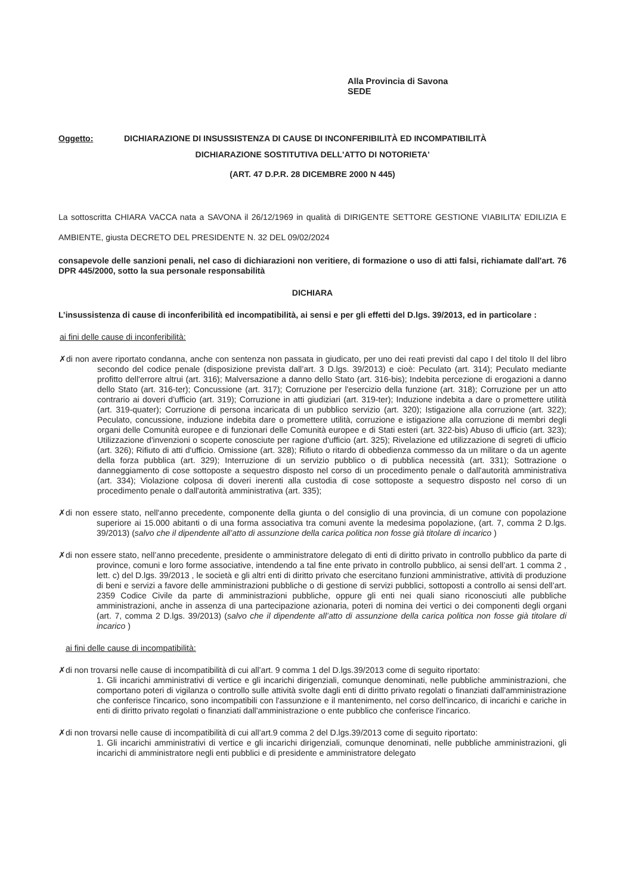Alla Provincia di Savona
SEDE
Oggetto: DICHIARAZIONE DI INSUSSISTENZA DI CAUSE DI INCONFERIBILITÀ ED INCOMPATIBILITÀ
DICHIARAZIONE SOSTITUTIVA DELL'ATTO DI NOTORIETA'
(ART. 47 D.P.R. 28 DICEMBRE 2000 N 445)
La sottoscritta CHIARA VACCA nata a SAVONA il 26/12/1969 in qualità di DIRIGENTE SETTORE GESTIONE VIABILITA’ EDILIZIA E AMBIENTE, giusta DECRETO DEL PRESIDENTE N. 32 DEL 09/02/2024
consapevole delle sanzioni penali, nel caso di dichiarazioni non veritiere, di formazione o uso di atti falsi, richiamate dall'art. 76 DPR 445/2000, sotto la sua personale responsabilità
DICHIARA
L’insussistenza di cause di inconferibilità ed incompatibilità, ai sensi e per gli effetti del D.lgs. 39/2013, ed in particolare :
ai fini delle cause di inconferibilità:
✗di non avere riportato condanna, anche con sentenza non passata in giudicato, per uno dei reati previsti dal capo I del titolo II del libro secondo del codice penale (disposizione prevista dall’art. 3 D.lgs. 39/2013) e cioè: Peculato (art. 314); Peculato mediante profitto dell'errore altrui (art. 316); Malversazione a danno dello Stato (art. 316-bis); Indebita percezione di erogazioni a danno dello Stato (art. 316-ter); Concussione (art. 317); Corruzione per l'esercizio della funzione (art. 318); Corruzione per un atto contrario ai doveri d'ufficio (art. 319); Corruzione in atti giudiziari (art. 319-ter); Induzione indebita a dare o promettere utilità (art. 319-quater); Corruzione di persona incaricata di un pubblico servizio (art. 320); Istigazione alla corruzione (art. 322); Peculato, concussione, induzione indebita dare o promettere utilità, corruzione e istigazione alla corruzione di membri degli organi delle Comunità europee e di funzionari delle Comunità europee e di Stati esteri (art. 322-bis) Abuso di ufficio (art. 323); Utilizzazione d'invenzioni o scoperte conosciute per ragione d'ufficio (art. 325); Rivelazione ed utilizzazione di segreti di ufficio (art. 326); Rifiuto di atti d'ufficio. Omissione (art. 328); Rifiuto o ritardo di obbedienza commesso da un militare o da un agente della forza pubblica (art. 329); Interruzione di un servizio pubblico o di pubblica necessità (art. 331); Sottrazione o danneggiamento di cose sottoposte a sequestro disposto nel corso di un procedimento penale o dall'autorità amministrativa (art. 334); Violazione colposa di doveri inerenti alla custodia di cose sottoposte a sequestro disposto nel corso di un procedimento penale o dall'autorità amministrativa (art. 335);
✗di non essere stato, nell'anno precedente, componente della giunta o del consiglio di una provincia, di un comune con popolazione superiore ai 15.000 abitanti o di una forma associativa tra comuni avente la medesima popolazione, (art. 7, comma 2 D.lgs. 39/2013) (salvo che il dipendente all’atto di assunzione della carica politica non fosse già titolare di incarico )
✗di non essere stato, nell’anno precedente, presidente o amministratore delegato di enti di diritto privato in controllo pubblico da parte di province, comuni e loro forme associative, intendendo a tal fine ente privato in controllo pubblico, ai sensi dell’art. 1 comma 2 , lett. c) del D.lgs. 39/2013 , le società e gli altri enti di diritto privato che esercitano funzioni amministrative, attività di produzione di beni e servizi a favore delle amministrazioni pubbliche o di gestione di servizi pubblici, sottoposti a controllo ai sensi dell’art. 2359 Codice Civile da parte di amministrazioni pubbliche, oppure gli enti nei quali siano riconosciuti alle pubbliche amministrazioni, anche in assenza di una partecipazione azionaria, poteri di nomina dei vertici o dei componenti degli organi (art. 7, comma 2 D.lgs. 39/2013) (salvo che il dipendente all’atto di assunzione della carica politica non fosse già titolare di incarico )
ai fini delle cause di incompatibilità:
✗di non trovarsi nelle cause di incompatibilità di cui all’art. 9 comma 1 del D.lgs.39/2013 come di seguito riportato:
1. Gli incarichi amministrativi di vertice e gli incarichi dirigenziali, comunque denominati, nelle pubbliche amministrazioni, che comportano poteri di vigilanza o controllo sulle attività svolte dagli enti di diritto privato regolati o finanziati dall'amministrazione che conferisce l'incarico, sono incompatibili con l'assunzione e il mantenimento, nel corso dell'incarico, di incarichi e cariche in enti di diritto privato regolati o finanziati dall'amministrazione o ente pubblico che conferisce l'incarico.
✗di non trovarsi nelle cause di incompatibilità di cui all’art.9 comma 2 del D.lgs.39/2013 come di seguito riportato:
1. Gli incarichi amministrativi di vertice e gli incarichi dirigenziali, comunque denominati, nelle pubbliche amministrazioni, gli incarichi di amministratore negli enti pubblici e di presidente e amministratore delegato